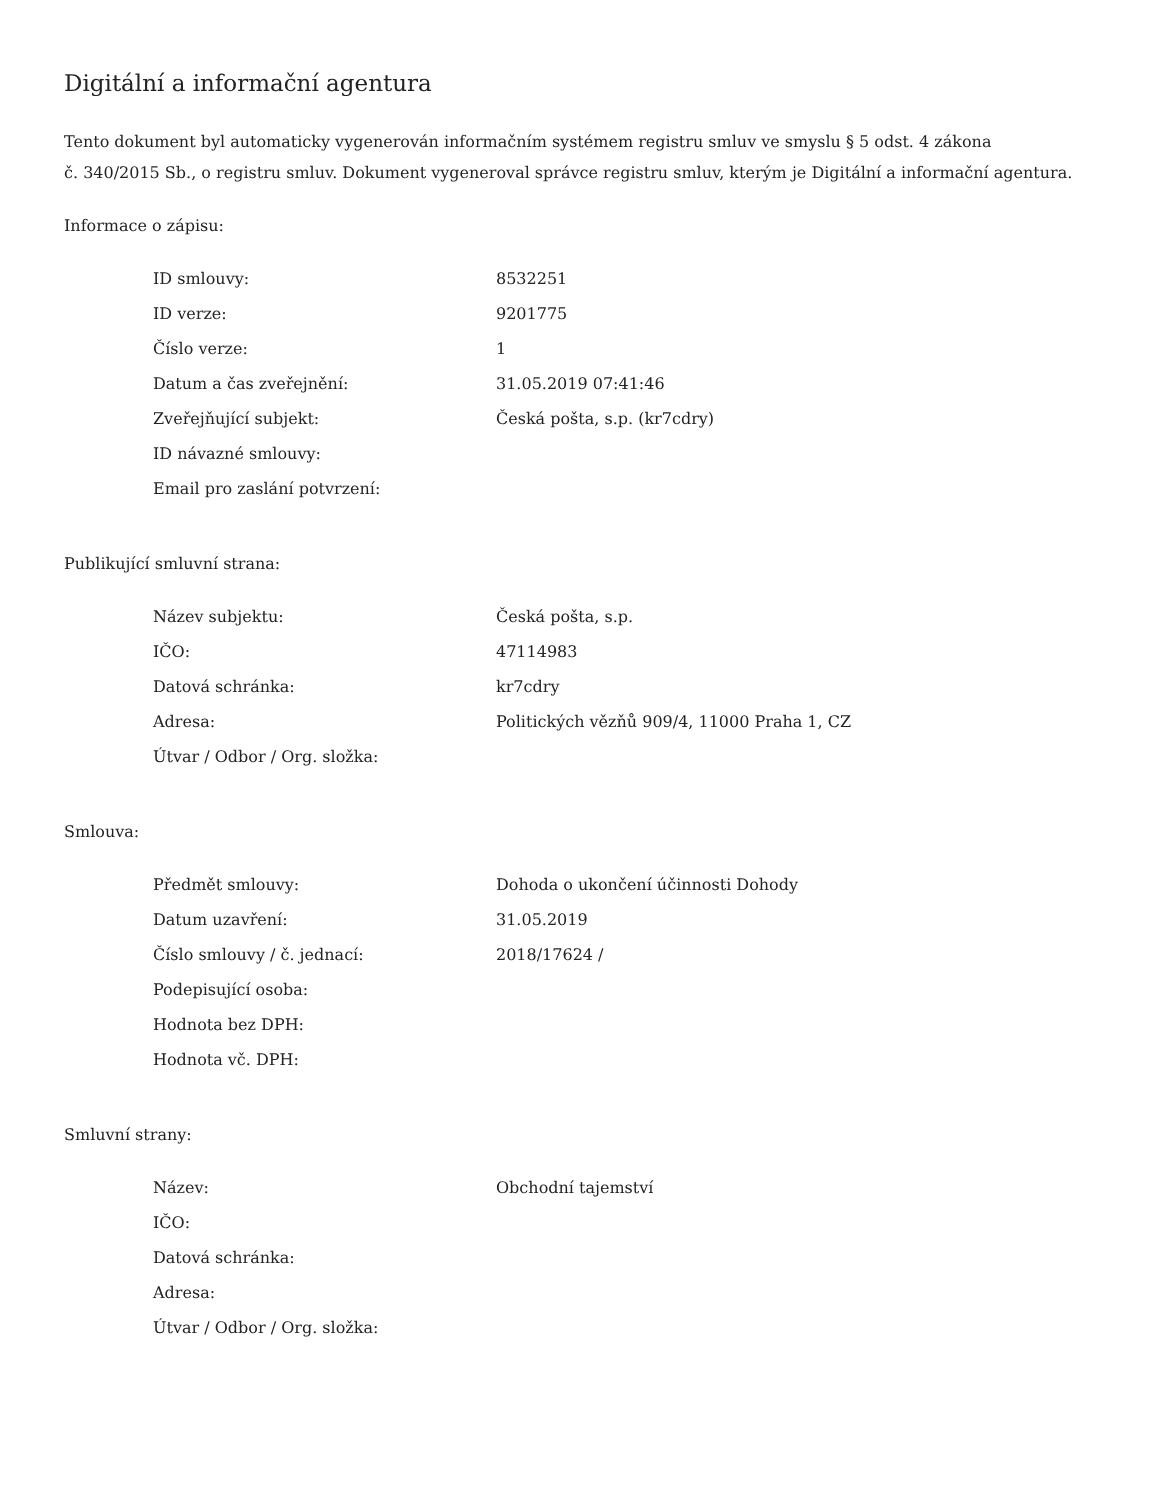Digitální a informační agentura
Tento dokument byl automaticky vygenerován informačním systémem registru smluv ve smyslu § 5 odst. 4 zákona
č. 340/2015 Sb., o registru smluv. Dokument vygeneroval správce registru smluv, kterým je Digitální a informační agentura.
Informace o zápisu:
| ID smlouvy: | 8532251 |
| ID verze: | 9201775 |
| Číslo verze: | 1 |
| Datum a čas zveřejnění: | 31.05.2019 07:41:46 |
| Zveřejňující subjekt: | Česká pošta, s.p. (kr7cdry) |
| ID návazné smlouvy: | |
| Email pro zaslání potvrzení: | |
Publikující smluvní strana:
| Název subjektu: | Česká pošta, s.p. |
| IČO: | 47114983 |
| Datová schránka: | kr7cdry |
| Adresa: | Politických vězňů 909/4, 11000 Praha 1, CZ |
| Útvar / Odbor / Org. složka: | |
Smlouva:
| Předmět smlouvy: | Dohoda o ukončení účinnosti Dohody |
| Datum uzavření: | 31.05.2019 |
| Číslo smlouvy / č. jednací: | 2018/17624 / |
| Podepisující osoba: | |
| Hodnota bez DPH: | |
| Hodnota vč. DPH: | |
Smluvní strany:
| Název: | Obchodní tajemství |
| IČO: | |
| Datová schránka: | |
| Adresa: | |
| Útvar / Odbor / Org. složka: | |